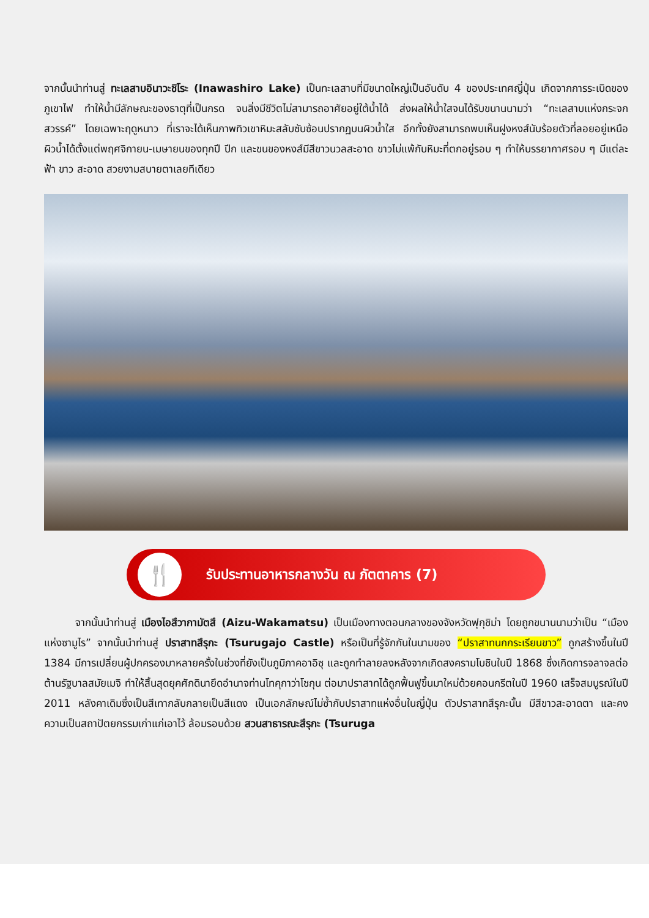จากนั้นนำท่านสู่ ทะเลสาบอินาวะชิโระ (Inawashiro Lake) เป็นทะเลสาบที่มีขนาดใหญ่เป็นอันดับ 4 ของประเทศญี่ปุ่น เกิดจากการระเบิดของภูเขาไฟ ทำให้น้ำมีลักษณะของธาตุที่เป็นกรด จนสิ่งมีชีวิตไม่สามารถอาศัยอยู่ใต้น้ำได้ ส่งผลให้น้ำใสจนได้รับขนานนามว่า “ทะเลสาบแห่งกระจกสวรรค์” โดยเฉพาะฤดูหนาว ที่เราจะได้เห็นภาพทิวเขาหิมะสลับซับซ้อนปรากฏบนผิวน้ำใส อีกทั้งยังสามารถพบเห็นฝูงหงส์นับร้อยตัวที่ลอยอยู่เหนือผิวน้ำได้ตั้งแต่พฤศจิกายน-เมษายนของทุกปี ปีก และขนของหงส์มีสีขาวนวลสะอาด ขาวไม่แพ้กับหิมะที่ตกอยู่รอบ ๆ ทำให้บรรยากาศรอบ ๆ มีแต่ละฟ้า ขาว สะอาด สวยงามสบายตาเลยทีเดียว
🍴
รับประทานอาหารกลางวัน ณ ภัตตาคาร (7)
   จากนั้นนำท่านสู่ เมืองไอสึวากามัตสึ (Aizu-Wakamatsu) เป็นเมืองทางตอนกลางของจังหวัดฟุกุชิม่า โดยถูกขนานนามว่าเป็น “เมืองแห่งซามูไร” จากนั้นนำท่านสู่ ปราสาทสึรุกะ (Tsurugajo Castle) หรือเป็นที่รู้จักกันในนามของ “ปราสาทนกกระเรียนขาว” ถูกสร้างขึ้นในปี 1384 มีการเปลี่ยนผู้ปกครองมาหลายครั้งในช่วงที่ยังเป็นภูมิภาคอาอิซุ และถูกทำลายลงหลังจากเกิดสงครามโบชินในปี 1868 ซึ่งเกิดการจลาจลต่อต้านรัฐบาลสมัยเมจิ ทำให้สิ้นสุดยุคศักดินายึดอำนาจท่านโทคุกาว่าโชกุน ต่อมาปราสาทได้ถูกฟื้นฟูขึ้นมาใหม่ด้วยคอนกรีตในปี 1960 เสร็จสมบูรณ์ในปี 2011 หลังคาเดิมซึ่งเป็นสีเทากลับกลายเป็นสีแดง เป็นเอกลักษณ์ไม่ซ้ำกับปราสาทแห่งอื่นในญี่ปุ่น ตัวปราสาทสึรุกะนั้น มีสีขาวสะอาดตา และคงความเป็นสถาปัตยกรรมเก่าแก่เอาไว้ ล้อมรอบด้วย สวนสาธารณะสึรุกะ (Tsuruga